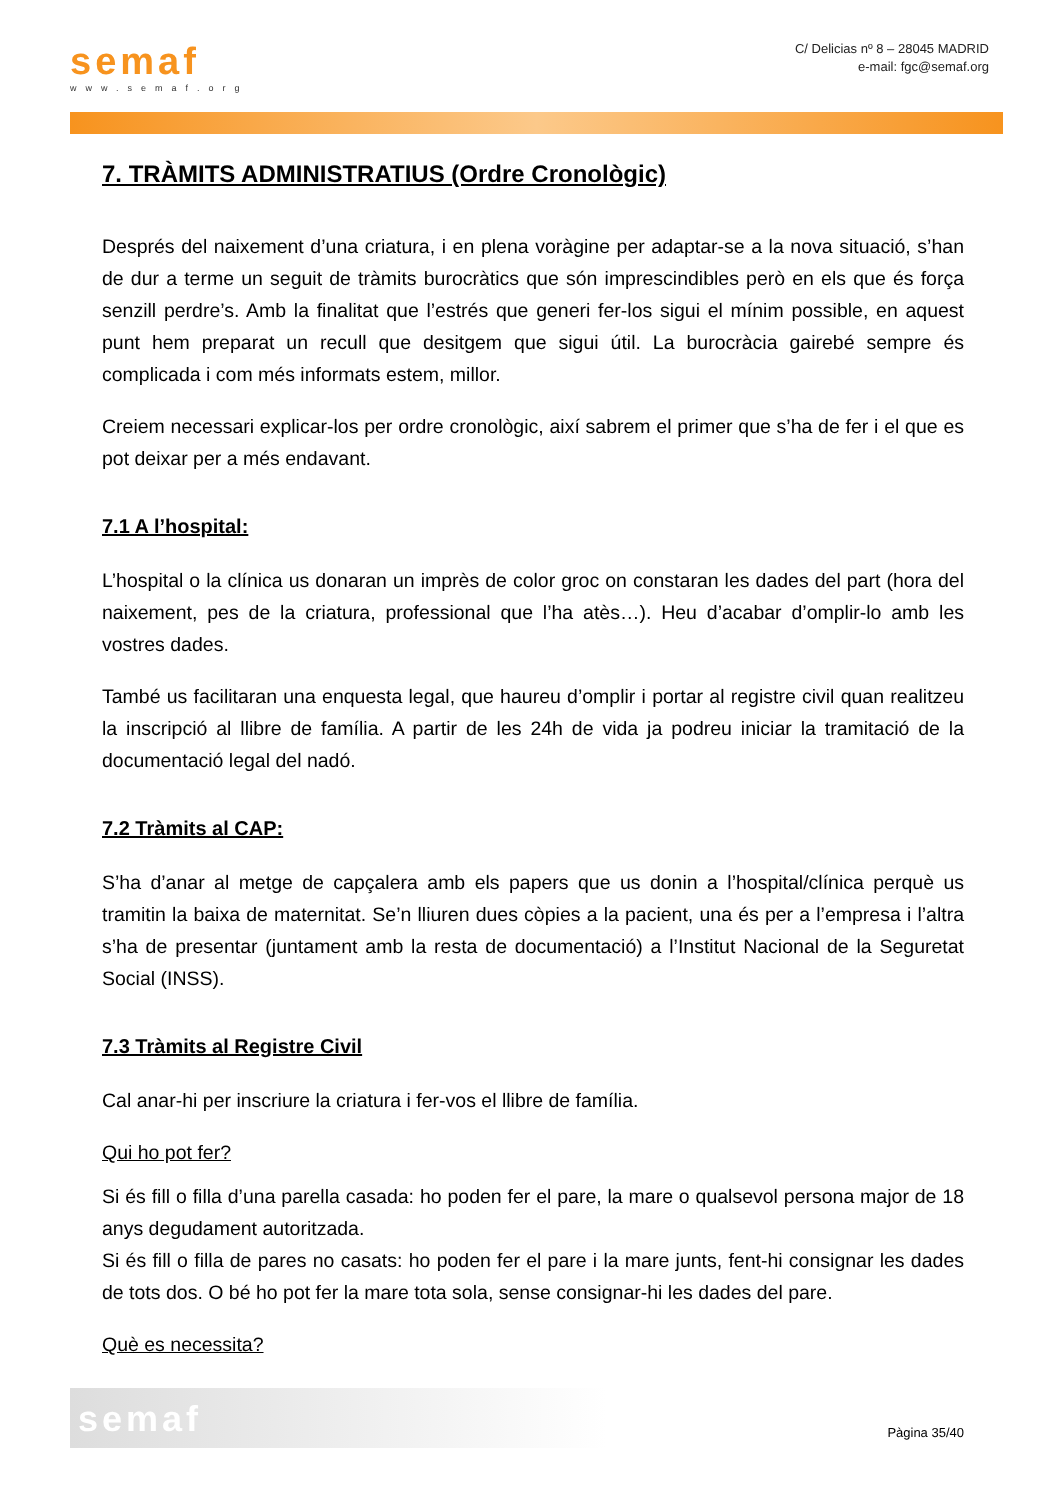semaf
www.semaf.org
C/ Delicias nº 8 – 28045 MADRID
e-mail: fgc@semaf.org
7. TRÀMITS ADMINISTRATIUS (Ordre Cronològic)
Després del naixement d’una criatura, i en plena voràgine per adaptar-se a la nova situació, s’han de dur a terme un seguit de tràmits burocràtics que són imprescindibles però en els que és força senzill perdre’s. Amb la finalitat que l’estrés que generi fer-los sigui el mínim possible, en aquest punt hem preparat un recull que desitgem que sigui útil. La burocràcia gairebé sempre és complicada i com més informats estem, millor.
Creiem necessari explicar-los per ordre cronològic, així sabrem el primer que s’ha de fer i el que es pot deixar per a més endavant.
7.1 A l’hospital:
L’hospital o la clínica us donaran un imprès de color groc on constaran les dades del part (hora del naixement, pes de la criatura, professional que l’ha atès…). Heu d’acabar d’omplir-lo amb les vostres dades.
També us facilitaran una enquesta legal, que haureu d’omplir i portar al registre civil quan realitzeu la inscripció al llibre de família. A partir de les 24h de vida ja podreu iniciar la tramitació de la documentació legal del nadó.
7.2 Tràmits al CAP:
S’ha d’anar al metge de capçalera amb els papers que us donin a l’hospital/clínica perquè us tramitin la baixa de maternitat. Se’n lliuren dues còpies a la pacient, una és per a l’empresa i l’altra s’ha de presentar (juntament amb la resta de documentació) a l’Institut Nacional de la Seguretat Social (INSS).
7.3 Tràmits al Registre Civil
Cal anar-hi per inscriure la criatura i fer-vos el llibre de família.
Qui ho pot fer?
Si és fill o filla d’una parella casada: ho poden fer el pare, la mare o qualsevol persona major de 18 anys degudament autoritzada.
Si és fill o filla de pares no casats: ho poden fer el pare i la mare junts, fent-hi consignar les dades de tots dos. O bé ho pot fer la mare tota sola, sense consignar-hi les dades del pare.
Què es necessita?
semaf
Pàgina 35/40